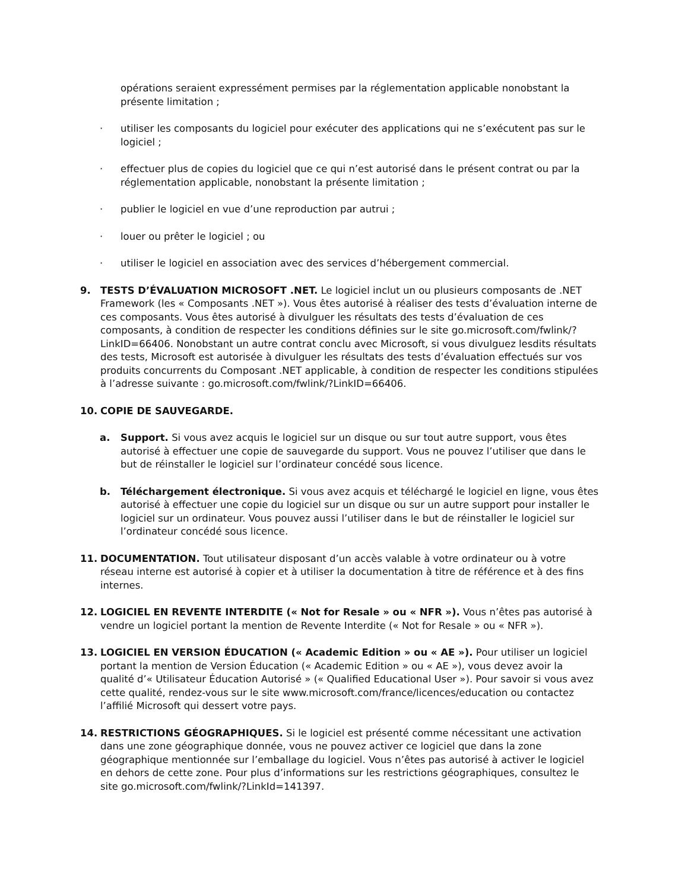opérations seraient expressément permises par la réglementation applicable nonobstant la présente limitation ;
· utiliser les composants du logiciel pour exécuter des applications qui ne s’exécutent pas sur le logiciel ;
· effectuer plus de copies du logiciel que ce qui n’est autorisé dans le présent contrat ou par la réglementation applicable, nonobstant la présente limitation ;
· publier le logiciel en vue d’une reproduction par autrui ;
· louer ou prêter le logiciel ; ou
· utiliser le logiciel en association avec des services d’hébergement commercial.
9. TESTS D’ÉVALUATION MICROSOFT .NET. Le logiciel inclut un ou plusieurs composants de .NET Framework (les « Composants .NET »). Vous êtes autorisé à réaliser des tests d’évaluation interne de ces composants. Vous êtes autorisé à divulguer les résultats des tests d’évaluation de ces composants, à condition de respecter les conditions définies sur le site go.microsoft.com/fwlink/?LinkID=66406. Nonobstant un autre contrat conclu avec Microsoft, si vous divulguez lesdits résultats des tests, Microsoft est autorisée à divulguer les résultats des tests d’évaluation effectués sur vos produits concurrents du Composant .NET applicable, à condition de respecter les conditions stipulées à l’adresse suivante : go.microsoft.com/fwlink/?LinkID=66406.
10. COPIE DE SAUVEGARDE.
a. Support. Si vous avez acquis le logiciel sur un disque ou sur tout autre support, vous êtes autorisé à effectuer une copie de sauvegarde du support. Vous ne pouvez l’utiliser que dans le but de réinstaller le logiciel sur l’ordinateur concédé sous licence.
b. Téléchargement électronique. Si vous avez acquis et téléchargé le logiciel en ligne, vous êtes autorisé à effectuer une copie du logiciel sur un disque ou sur un autre support pour installer le logiciel sur un ordinateur. Vous pouvez aussi l’utiliser dans le but de réinstaller le logiciel sur l’ordinateur concédé sous licence.
11. DOCUMENTATION. Tout utilisateur disposant d’un accès valable à votre ordinateur ou à votre réseau interne est autorisé à copier et à utiliser la documentation à titre de référence et à des fins internes.
12. LOGICIEL EN REVENTE INTERDITE (« Not for Resale » ou « NFR »). Vous n’êtes pas autorisé à vendre un logiciel portant la mention de Revente Interdite (« Not for Resale » ou « NFR »).
13. LOGICIEL EN VERSION ÉDUCATION (« Academic Edition » ou « AE »). Pour utiliser un logiciel portant la mention de Version Éducation (« Academic Edition » ou « AE »), vous devez avoir la qualité d’« Utilisateur Éducation Autorisé » (« Qualified Educational User »). Pour savoir si vous avez cette qualité, rendez-vous sur le site www.microsoft.com/france/licences/education ou contactez l’affilié Microsoft qui dessert votre pays.
14. RESTRICTIONS GÉOGRAPHIQUES. Si le logiciel est présenté comme nécessitant une activation dans une zone géographique donnée, vous ne pouvez activer ce logiciel que dans la zone géographique mentionnée sur l’emballage du logiciel. Vous n’êtes pas autorisé à activer le logiciel en dehors de cette zone. Pour plus d’informations sur les restrictions géographiques, consultez le site go.microsoft.com/fwlink/?LinkId=141397.